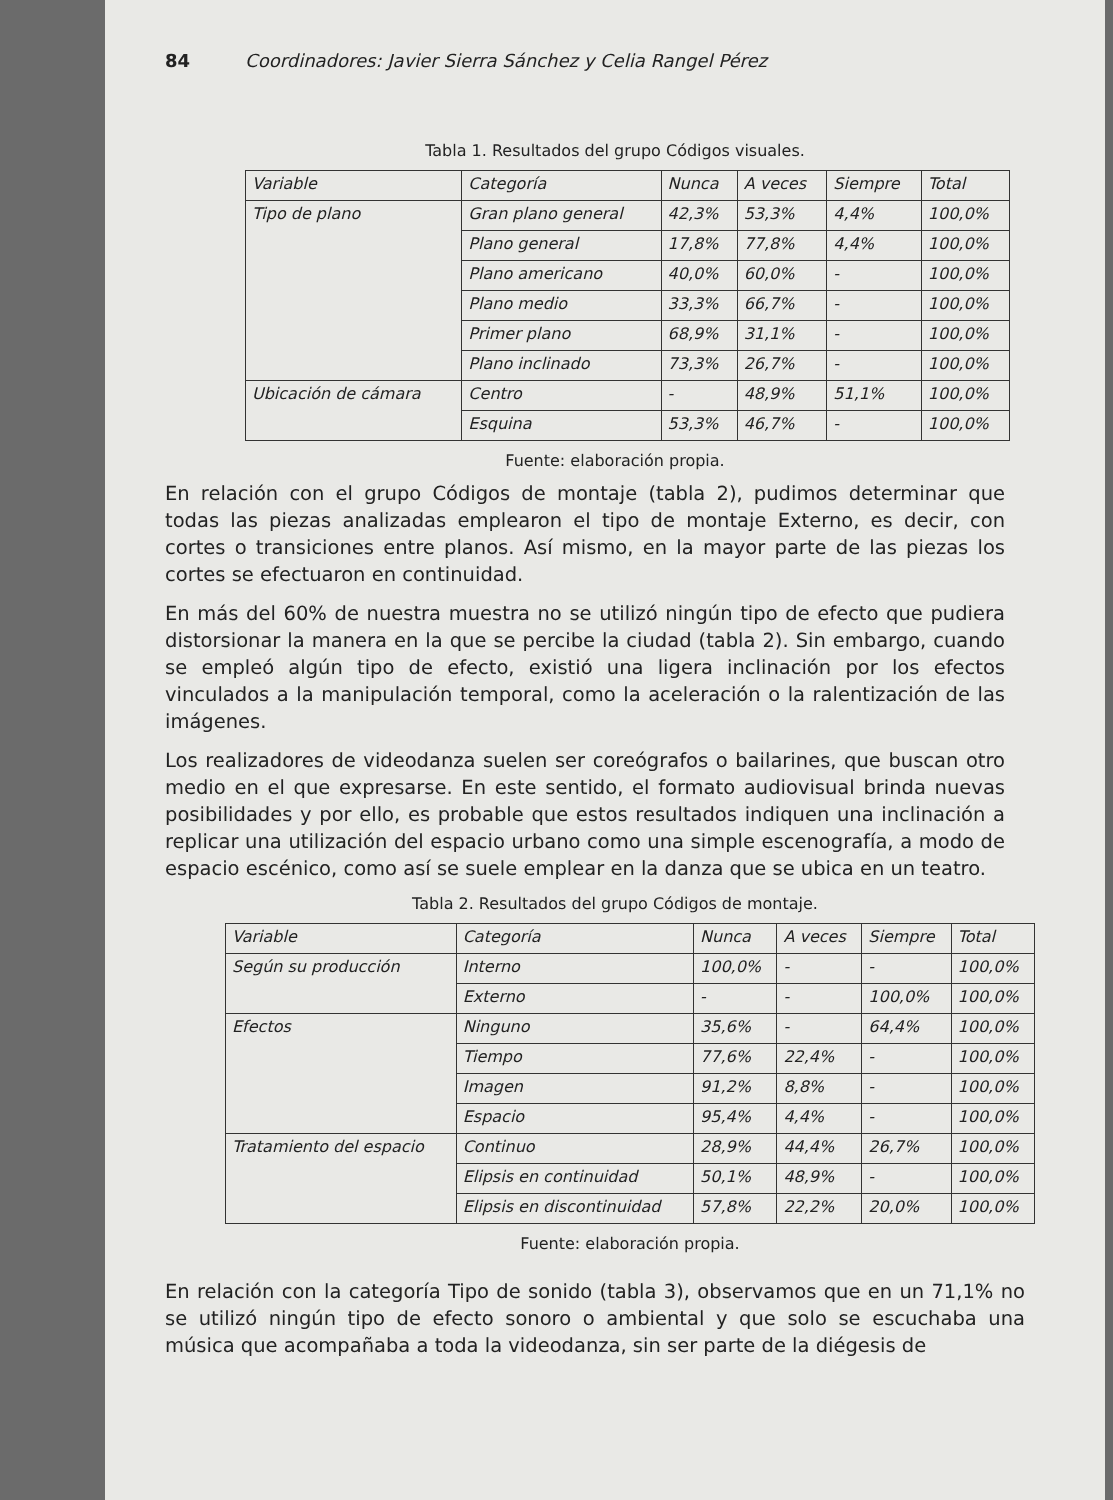84 Coordinadores: Javier Sierra Sánchez y Celia Rangel Pérez
Tabla 1. Resultados del grupo Códigos visuales.
| Variable | Categoría | Nunca | A veces | Siempre | Total |
| Tipo de plano | Gran plano general | 42,3% | 53,3% | 4,4% | 100,0% |
| | Plano general | 17,8% | 77,8% | 4,4% | 100,0% |
| | Plano americano | 40,0% | 60,0% | - | 100,0% |
| | Plano medio | 33,3% | 66,7% | - | 100,0% |
| | Primer plano | 68,9% | 31,1% | - | 100,0% |
| | Plano inclinado | 73,3% | 26,7% | - | 100,0% |
| Ubicación de cámara | Centro | - | 48,9% | 51,1% | 100,0% |
| | Esquina | 53,3% | 46,7% | - | 100,0% |
Fuente: elaboración propia.
En relación con el grupo Códigos de montaje (tabla 2), pudimos determinar que todas las piezas analizadas emplearon el tipo de montaje Externo, es decir, con cortes o transiciones entre planos. Así mismo, en la mayor parte de las piezas los cortes se efectuaron en continuidad.
En más del 60% de nuestra muestra no se utilizó ningún tipo de efecto que pudiera distorsionar la manera en la que se percibe la ciudad (tabla 2). Sin embargo, cuando se empleó algún tipo de efecto, existió una ligera inclinación por los efectos vinculados a la manipulación temporal, como la aceleración o la ralentización de las imágenes.
Los realizadores de videodanza suelen ser coreógrafos o bailarines, que buscan otro medio en el que expresarse. En este sentido, el formato audiovisual brinda nuevas posibilidades y por ello, es probable que estos resultados indiquen una inclinación a replicar una utilización del espacio urbano como una simple escenografía, a modo de espacio escénico, como así se suele emplear en la danza que se ubica en un teatro.
Tabla 2. Resultados del grupo Códigos de montaje.
| Variable | Categoría | Nunca | A veces | Siempre | Total |
| Según su producción | Interno | 100,0% | - | - | 100,0% |
| | Externo | - | - | 100,0% | 100,0% |
| Efectos | Ninguno | 35,6% | - | 64,4% | 100,0% |
| | Tiempo | 77,6% | 22,4% | - | 100,0% |
| | Imagen | 91,2% | 8,8% | - | 100,0% |
| | Espacio | 95,4% | 4,4% | - | 100,0% |
| Tratamiento del espacio | Continuo | 28,9% | 44,4% | 26,7% | 100,0% |
| | Elipsis en continuidad | 50,1% | 48,9% | - | 100,0% |
| | Elipsis en discontinuidad | 57,8% | 22,2% | 20,0% | 100,0% |
Fuente: elaboración propia.
En relación con la categoría Tipo de sonido (tabla 3), observamos que en un 71,1% no se utilizó ningún tipo de efecto sonoro o ambiental y que solo se escuchaba una música que acompañaba a toda la videodanza, sin ser parte de la diégesis de